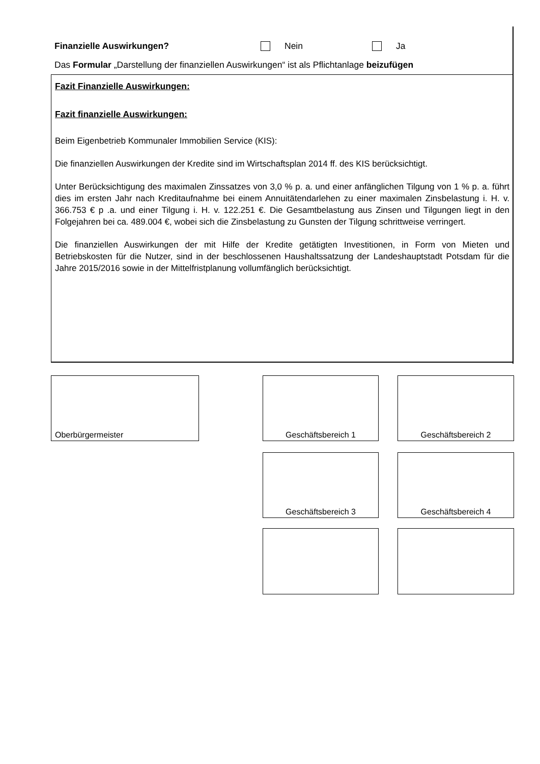Finanzielle Auswirkungen? Nein Ja
Das Formular „Darstellung der finanziellen Auswirkungen“ ist als Pflichtanlage beizufügen
Fazit Finanzielle Auswirkungen:
Fazit finanzielle Auswirkungen:
Beim Eigenbetrieb Kommunaler Immobilien Service (KIS):
Die finanziellen Auswirkungen der Kredite sind im Wirtschaftsplan 2014 ff. des KIS berücksichtigt.
Unter Berücksichtigung des maximalen Zinssatzes von 3,0 % p. a. und einer anfänglichen Tilgung von 1 % p. a. führt dies im ersten Jahr nach Kreditaufnahme bei einem Annuitätendarlehen zu einer maximalen Zinsbelastung i. H. v. 366.753 € p .a. und einer Tilgung i. H. v. 122.251 €. Die Gesamtbelastung aus Zinsen und Tilgungen liegt in den Folgejahren bei ca. 489.004 €, wobei sich die Zinsbelastung zu Gunsten der Tilgung schrittweise verringert.
Die finanziellen Auswirkungen der mit Hilfe der Kredite getätigten Investitionen, in Form von Mieten und Betriebskosten für die Nutzer, sind in der beschlossenen Haushaltssatzung der Landeshauptstadt Potsdam für die Jahre 2015/2016 sowie in der Mittelfristplanung vollumfänglich berücksichtigt.
Oberbürgermeister Geschäftsbereich 1 Geschäftsbereich 2
Geschäftsbereich 3 Geschäftsbereich 4